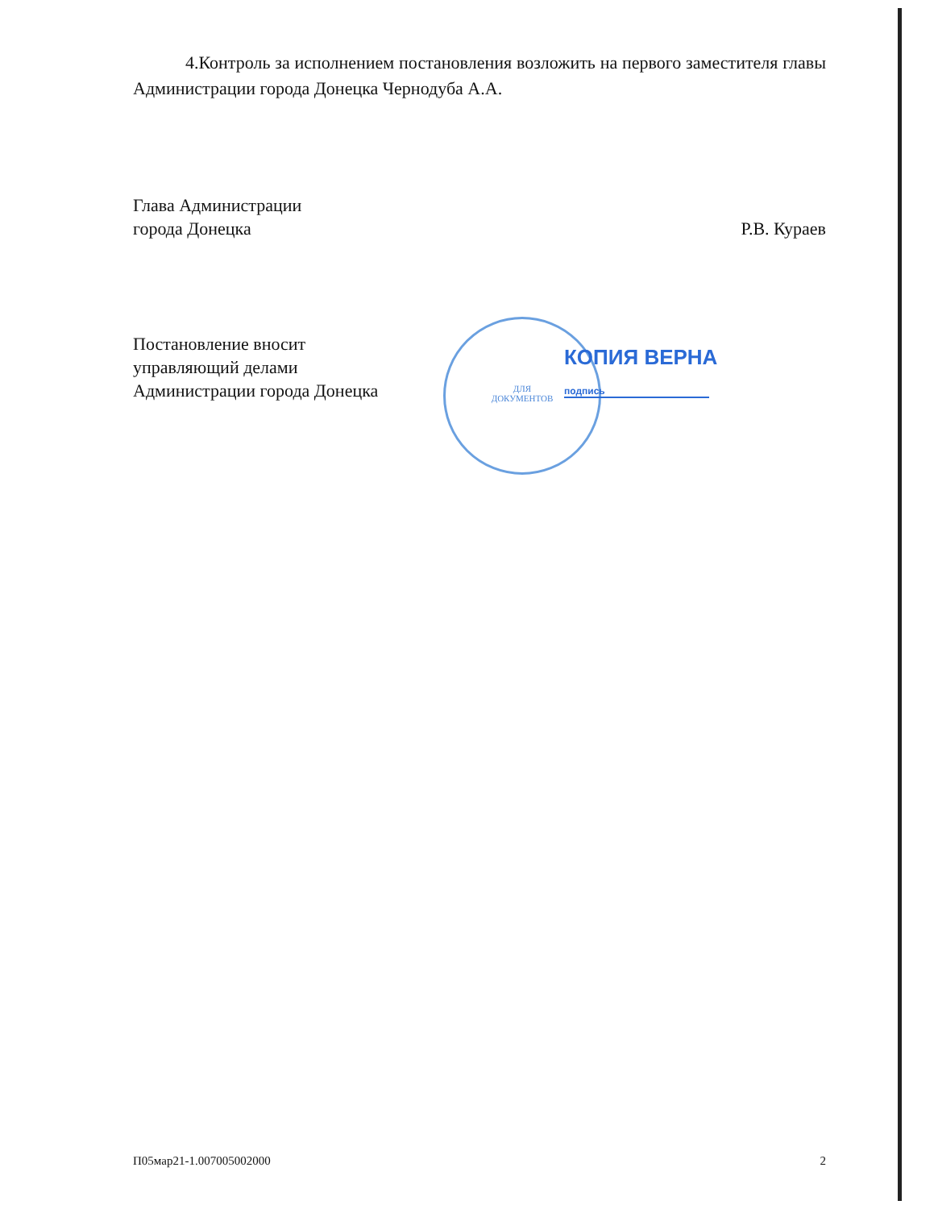4.Контроль за исполнением постановления возложить на первого заместителя главы Администрации города Донецка Чернодуба А.А.
Глава Администрации
города Донецка
Р.В. Кураев
Постановление вносит
управляющий делами
Администрации города Донецка
ДЛЯ
ДОКУМЕНТОВ
КОПИЯ ВЕРНА
подпись
П05мар21-1.007005002000 2